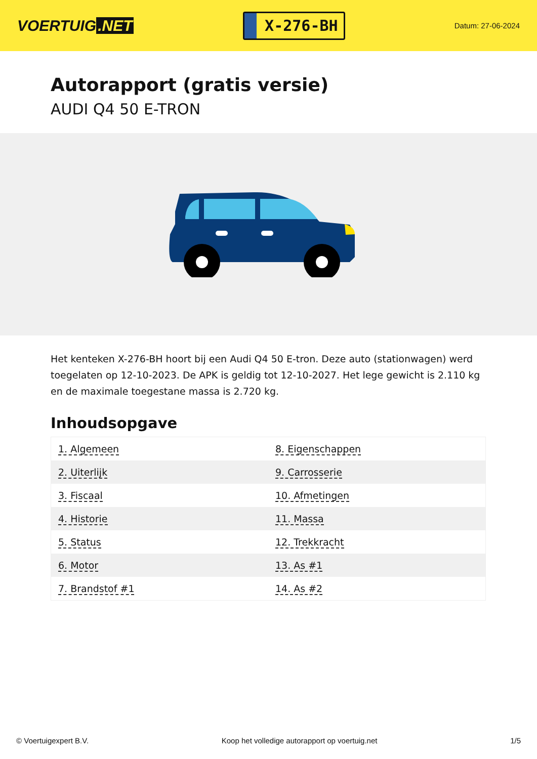VOERTUIG.NET
X-276-BH
Datum: 27-06-2024
Autorapport (gratis versie)
AUDI Q4 50 E-TRON
Het kenteken X-276-BH hoort bij een Audi Q4 50 E-tron. Deze auto (stationwagen) werd toegelaten op 12-10-2023. De APK is geldig tot 12-10-2027. Het lege gewicht is 2.110 kg en de maximale toegestane massa is 2.720 kg.
Inhoudsopgave
| 1. Algemeen | 8. Eigenschappen |
| 2. Uiterlijk | 9. Carrosserie |
| 3. Fiscaal | 10. Afmetingen |
| 4. Historie | 11. Massa |
| 5. Status | 12. Trekkracht |
| 6. Motor | 13. As #1 |
| 7. Brandstof #1 | 14. As #2 |
© Voertuigexpert B.V. Koop het volledige autorapport op voertuig.net 1/5